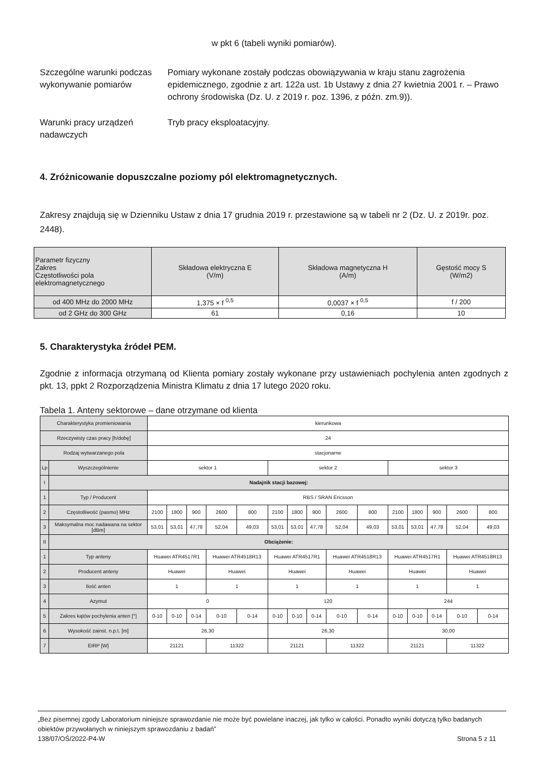w pkt 6 (tabeli wyniki pomiarów).
Szczególne warunki podczas wykonywanie pomiarów
Pomiary wykonane zostały podczas obowiązywania w kraju stanu zagrożenia epidemicznego, zgodnie z art. 122a ust. 1b Ustawy z dnia 27 kwietnia 2001 r. – Prawo ochrony środowiska (Dz. U. z 2019 r. poz. 1396, z późn. zm.9)).
Warunki pracy urządzeń nadawczych
Tryb pracy eksploatacyjny.
4. Zróżnicowanie dopuszczalne poziomy pól elektromagnetycznych.
Zakresy znajdują się w Dzienniku Ustaw z dnia 17 grudnia 2019 r. przestawione są w tabeli nr 2 (Dz. U. z 2019r. poz. 2448).
| Parametr fizyczny Zakres Częstotliwości pola elektromagnetycznego | Składowa elektryczna E (V/m) | Składowa magnetyczna H (A/m) | Gęstość mocy S (W/m2) |
| --- | --- | --- | --- |
| od 400 MHz do 2000 MHz | 1,375 × f <sup>0,5</sup> | 0,0037 × f <sup>0,5</sup> | f / 200 |
| od 2 GHz do 300 GHz | 61 | 0,16 | 10 |
5. Charakterystyka źródeł PEM.
Zgodnie z informacja otrzymaną od Klienta pomiary zostały wykonane przy ustawieniach pochylenia anten zgodnych z pkt. 13, ppkt 2 Rozporządzenia Ministra Klimatu z dnia 17 lutego 2020 roku.
Tabela 1. Anteny sektorowe – dane otrzymane od klienta
| Charakterystyka promieniowania | | kierunkowa | | | | | | | | | | | | | | |
| Rzeczywisty czas pracy [h/dobę] | | 24 | | | | | | | | | | | | | | |
| Rodzaj wytwarzanego pola | | stacjonarne | | | | | | | | | | | | | | |
| Lp | Wyszczególnienie | sektor 1 | | | | | sektor 2 | | | | | sektor 3 | | | | |
| I | Nadajnik stacji bazowej: | | | | | | | | | | | | | | | |
| 1 | Typ / Producent | RBS / SRAN Ericsson | | | | | | | | | | | | | | |
| 2 | Częstotliwość (pasmo) MHz | 2100 | 1800 | 900 | 2600 | 800 | 2100 | 1800 | 900 | 2600 | 800 | 2100 | 1800 | 900 | 2600 | 800 |
| 3 | Maksymalna moc nadawana na sektor [dBm] | 53,01 | 53,01 | 47,78 | 52,04 | 49,03 | 53,01 | 53,01 | 47,78 | 52,04 | 49,03 | 53,01 | 53,01 | 47,78 | 52,04 | 49,03 |
| II | Obciążenie: | | | | | | | | | | | | | | | |
| 1 | Typ anteny | Huawei ATR4517R1 | | | Huawei ATR4518R13 | | Huawei ATR4517R1 | | | Huawei ATR4518R13 | | Huawei ATR4517R1 | | | Huawei ATR4518R13 | |
| 2 | Producent anteny | Huawei | | | Huawei | | Huawei | | | Huawei | | Huawei | | | Huawei | |
| 3 | Ilość anten | 1 | | | 1 | | 1 | | | 1 | | 1 | | | 1 | |
| 4 | Azymut | 0 | | | | | 120 | | | | | 244 | | | | |
| 5 | Zakres kątów pochylenia anten [°] | 0-10 | 0-10 | 0-14 | 0-10 | 0-14 | 0-10 | 0-10 | 0-14 | 0-10 | 0-14 | 0-10 | 0-10 | 0-14 | 0-10 | 0-14 |
| 6 | Wysokość zainst. n.p.t. [m] | 26,30 | | | | | 26,30 | | | | | 30,00 | | | | |
| 7 | EIRP [W] | 21121 | | | 11322 | | 21121 | | | 11322 | | 21121 | | | 11322 | |
„Bez pisemnej zgody Laboratorium niniejsze sprawozdanie nie może być powielane inaczej, jak tylko w całości. Ponadto wyniki dotyczą tylko badanych obiektów przywołanych w niniejszym sprawozdaniu z badań”
138/07/OŚ/2022-P4-W Strona 5 z 11